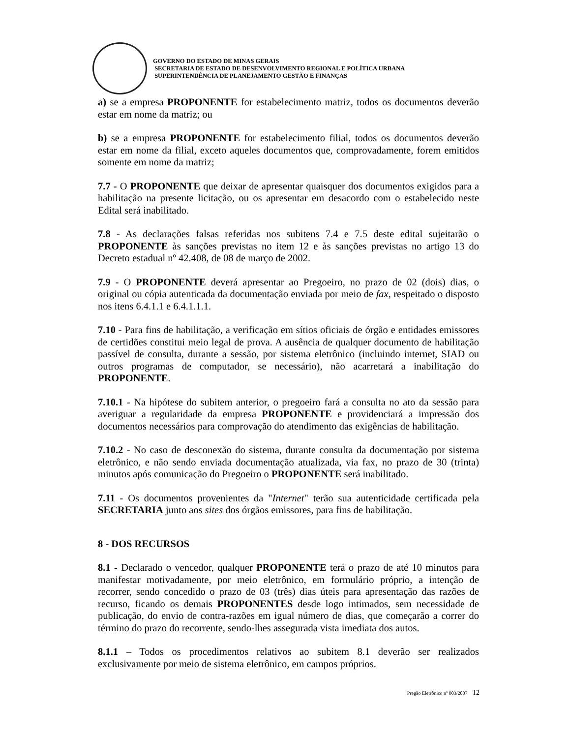GOVERNO DO ESTADO DE MINAS GERAIS
SECRETARIA DE ESTADO DE DESENVOLVIMENTO REGIONAL E POLÍTICA URBANA
SUPERINTENDÊNCIA DE PLANEJAMENTO GESTÃO E FINANÇAS
a) se a empresa PROPONENTE for estabelecimento matriz, todos os documentos deverão estar em nome da matriz; ou
b) se a empresa PROPONENTE for estabelecimento filial, todos os documentos deverão estar em nome da filial, exceto aqueles documentos que, comprovadamente, forem emitidos somente em nome da matriz;
7.7 - O PROPONENTE que deixar de apresentar quaisquer dos documentos exigidos para a habilitação na presente licitação, ou os apresentar em desacordo com o estabelecido neste Edital será inabilitado.
7.8 - As declarações falsas referidas nos subitens 7.4 e 7.5 deste edital sujeitarão o PROPONENTE às sanções previstas no item 12 e às sanções previstas no artigo 13 do Decreto estadual nº 42.408, de 08 de março de 2002.
7.9 - O PROPONENTE deverá apresentar ao Pregoeiro, no prazo de 02 (dois) dias, o original ou cópia autenticada da documentação enviada por meio de fax, respeitado o disposto nos itens 6.4.1.1 e 6.4.1.1.1.
7.10 - Para fins de habilitação, a verificação em sítios oficiais de órgão e entidades emissores de certidões constitui meio legal de prova. A ausência de qualquer documento de habilitação passível de consulta, durante a sessão, por sistema eletrônico (incluindo internet, SIAD ou outros programas de computador, se necessário), não acarretará a inabilitação do PROPONENTE.
7.10.1 - Na hipótese do subitem anterior, o pregoeiro fará a consulta no ato da sessão para averiguar a regularidade da empresa PROPONENTE e providenciará a impressão dos documentos necessários para comprovação do atendimento das exigências de habilitação.
7.10.2 - No caso de desconexão do sistema, durante consulta da documentação por sistema eletrônico, e não sendo enviada documentação atualizada, via fax, no prazo de 30 (trinta) minutos após comunicação do Pregoeiro o PROPONENTE será inabilitado.
7.11 - Os documentos provenientes da "Internet" terão sua autenticidade certificada pela SECRETARIA junto aos sites dos órgãos emissores, para fins de habilitação.
8 - DOS RECURSOS
8.1 - Declarado o vencedor, qualquer PROPONENTE terá o prazo de até 10 minutos para manifestar motivadamente, por meio eletrônico, em formulário próprio, a intenção de recorrer, sendo concedido o prazo de 03 (três) dias úteis para apresentação das razões de recurso, ficando os demais PROPONENTES desde logo intimados, sem necessidade de publicação, do envio de contra-razões em igual número de dias, que começarão a correr do término do prazo do recorrente, sendo-lhes assegurada vista imediata dos autos.
8.1.1 – Todos os procedimentos relativos ao subitem 8.1 deverão ser realizados exclusivamente por meio de sistema eletrônico, em campos próprios.
Pregão Eletrônico nº 003/2007 12